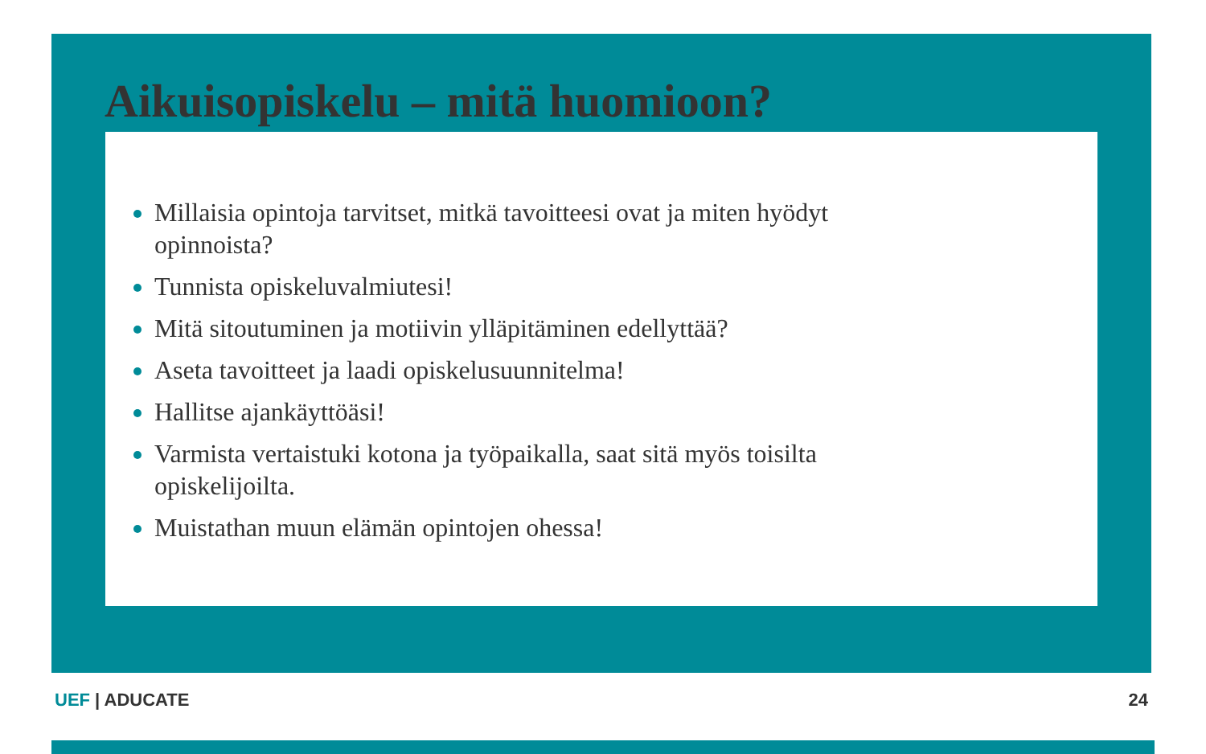Aikuisopiskelu – mitä huomioon?
Millaisia opintoja tarvitset, mitkä tavoitteesi ovat ja miten hyödyt opinnoista?
Tunnista opiskeluvalmiutesi!
Mitä sitoutuminen ja motiivin ylläpitäminen edellyttää?
Aseta tavoitteet ja laadi opiskelusuunnitelma!
Hallitse ajankäyttöäsi!
Varmista vertaistuki kotona ja työpaikalla, saat sitä myös toisilta opiskelijoilta.
Muistathan muun elämän opintojen ohessa!
UEF | ADUCATE 24